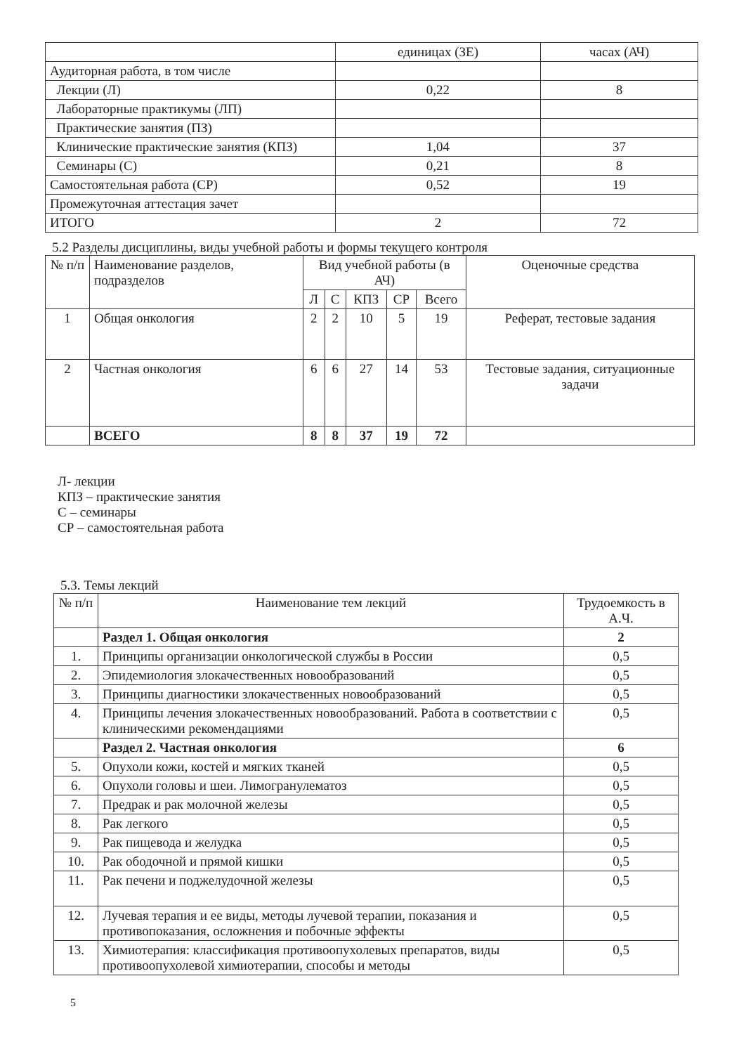| | единицах (ЗЕ) | часах (АЧ) |
| Аудиторная работа, в том числе | | |
| Лекции (Л) | 0,22 | 8 |
| Лабораторные практикумы (ЛП) | | |
| Практические занятия (ПЗ) | | |
| Клинические практические занятия (КПЗ) | 1,04 | 37 |
| Семинары (С) | 0,21 | 8 |
| Самостоятельная работа (СР) | 0,52 | 19 |
| Промежуточная аттестация зачет | | |
| ИТОГО | 2 | 72 |
5.2 Разделы дисциплины, виды учебной работы и формы текущего контроля
| № п/п | Наименование разделов, подразделов | Вид учебной работы (в АЧ) | | | | | Оценочные средства |
| --- | --- | --- | --- | --- | --- | --- | --- |
| | | Л | С | КПЗ | СР | Всего | |
| 1 | Общая онкология | 2 | 2 | 10 | 5 | 19 | Реферат, тестовые задания |
| 2 | Частная онкология | 6 | 6 | 27 | 14 | 53 | Тестовые задания, ситуационные задачи |
| | ВСЕГО | 8 | 8 | 37 | 19 | 72 | |
Л- лекции
КПЗ – практические занятия
С – семинары
СР – самостоятельная работа
5.3. Темы лекций
| № п/п | Наименование тем лекций | Трудоемкость в А.Ч. |
| --- | --- | --- |
| | Раздел 1. Общая онкология | 2 |
| 1. | Принципы организации онкологической службы в России | 0,5 |
| 2. | Эпидемиология злокачественных новообразований | 0,5 |
| 3. | Принципы диагностики злокачественных новообразований | 0,5 |
| 4. | Принципы лечения злокачественных новообразований. Работа в соответствии с клиническими рекомендациями | 0,5 |
| | Раздел 2. Частная онкология | 6 |
| 5. | Опухоли кожи, костей и мягких тканей | 0,5 |
| 6. | Опухоли головы и шеи. Лимогранулематоз | 0,5 |
| 7. | Предрак и рак молочной железы | 0,5 |
| 8. | Рак легкого | 0,5 |
| 9. | Рак пищевода и желудка | 0,5 |
| 10. | Рак ободочной и прямой кишки | 0,5 |
| 11. | Рак печени и поджелудочной железы | 0,5 |
| 12. | Лучевая терапия и ее виды, методы лучевой терапии, показания и противопоказания, осложнения и побочные эффекты | 0,5 |
| 13. | Химиотерапия: классификация противоопухолевых препаратов, виды противоопухолевой химиотерапии, способы и методы | 0,5 |
5